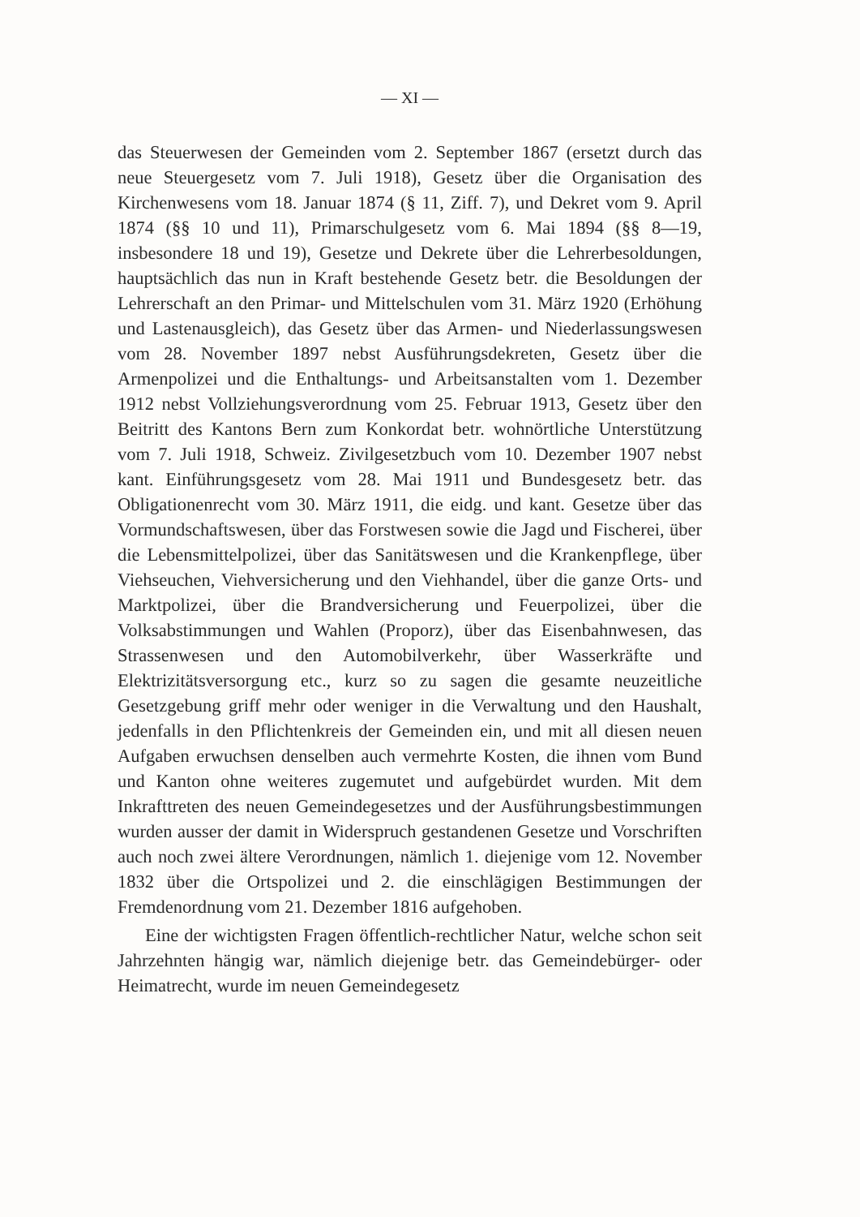— XI —
das Steuerwesen der Gemeinden vom 2. September 1867 (ersetzt durch das neue Steuergesetz vom 7. Juli 1918), Gesetz über die Organisation des Kirchenwesens vom 18. Januar 1874 (§ 11, Ziff. 7), und Dekret vom 9. April 1874 (§§ 10 und 11), Primarschulgesetz vom 6. Mai 1894 (§§ 8—19, insbesondere 18 und 19), Gesetze und Dekrete über die Lehrerbesoldungen, hauptsächlich das nun in Kraft bestehende Gesetz betr. die Besoldungen der Lehrerschaft an den Primar- und Mittelschulen vom 31. März 1920 (Erhöhung und Lastenausgleich), das Gesetz über das Armen- und Niederlassungswesen vom 28. November 1897 nebst Ausführungsdekreten, Gesetz über die Armenpolizei und die Enthaltungs- und Arbeitsanstalten vom 1. Dezember 1912 nebst Vollziehungsverordnung vom 25. Februar 1913, Gesetz über den Beitritt des Kantons Bern zum Konkordat betr. wohnörtliche Unterstützung vom 7. Juli 1918, Schweiz. Zivilgesetzbuch vom 10. Dezember 1907 nebst kant. Einführungsgesetz vom 28. Mai 1911 und Bundesgesetz betr. das Obligationenrecht vom 30. März 1911, die eidg. und kant. Gesetze über das Vormundschaftswesen, über das Forstwesen sowie die Jagd und Fischerei, über die Lebensmittelpolizei, über das Sanitätswesen und die Krankenpflege, über Viehseuchen, Viehversicherung und den Viehhandel, über die ganze Orts- und Marktpolizei, über die Brandversicherung und Feuerpolizei, über die Volksabstimmungen und Wahlen (Proporz), über das Eisenbahnwesen, das Strassenwesen und den Automobilverkehr, über Wasserkräfte und Elektrizitätsversorgung etc., kurz so zu sagen die gesamte neuzeitliche Gesetzgebung griff mehr oder weniger in die Verwaltung und den Haushalt, jedenfalls in den Pflichtenkreis der Gemeinden ein, und mit all diesen neuen Aufgaben erwuchsen denselben auch vermehrte Kosten, die ihnen vom Bund und Kanton ohne weiteres zugemutet und aufgebürdet wurden. Mit dem Inkrafttreten des neuen Gemeindegesetzes und der Ausführungsbestimmungen wurden ausser der damit in Widerspruch gestandenen Gesetze und Vorschriften auch noch zwei ältere Verordnungen, nämlich 1. diejenige vom 12. November 1832 über die Ortspolizei und 2. die einschlägigen Bestimmungen der Fremdenordnung vom 21. Dezember 1816 aufgehoben.
Eine der wichtigsten Fragen öffentlich-rechtlicher Natur, welche schon seit Jahrzehnten hängig war, nämlich diejenige betr. das Gemeindebürger- oder Heimatrecht, wurde im neuen Gemeindegesetz